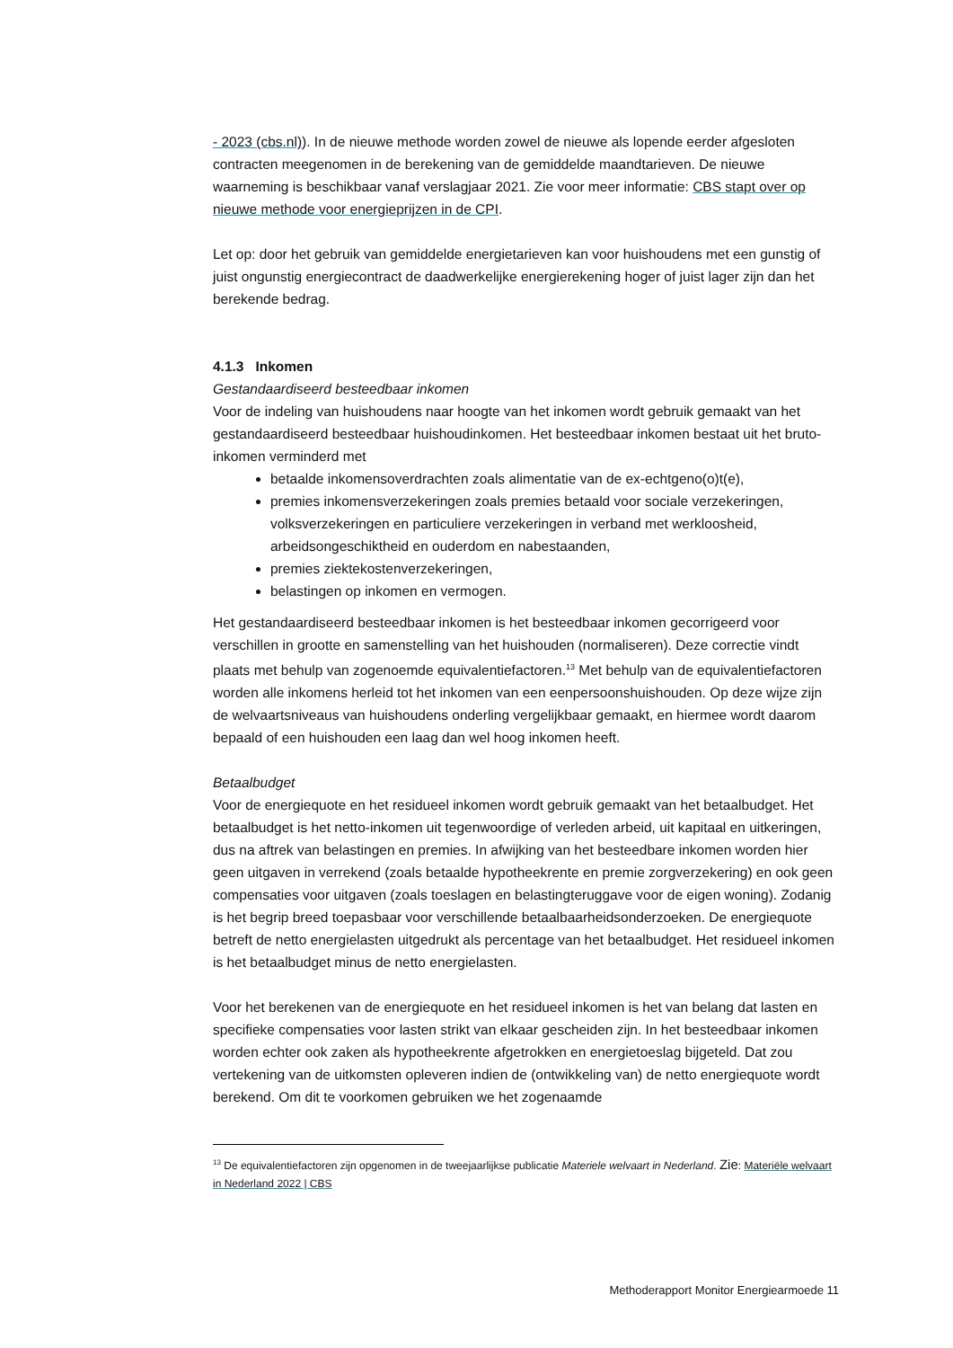- 2023 (cbs.nl)). In de nieuwe methode worden zowel de nieuwe als lopende eerder afgesloten contracten meegenomen in de berekening van de gemiddelde maandtarieven. De nieuwe waarneming is beschikbaar vanaf verslagjaar 2021. Zie voor meer informatie: CBS stapt over op nieuwe methode voor energieprijzen in de CPI.
Let op: door het gebruik van gemiddelde energietarieven kan voor huishoudens met een gunstig of juist ongunstig energiecontract de daadwerkelijke energierekening hoger of juist lager zijn dan het berekende bedrag.
4.1.3 Inkomen
Gestandaardiseerd besteedbaar inkomen
Voor de indeling van huishoudens naar hoogte van het inkomen wordt gebruik gemaakt van het gestandaardiseerd besteedbaar huishoudinkomen. Het besteedbaar inkomen bestaat uit het bruto-inkomen verminderd met
betaalde inkomensoverdrachten zoals alimentatie van de ex-echtgeno(o)t(e),
premies inkomensverzekeringen zoals premies betaald voor sociale verzekeringen, volksverzekeringen en particuliere verzekeringen in verband met werkloosheid, arbeidsongeschiktheid en ouderdom en nabestaanden,
premies ziektekostenverzekeringen,
belastingen op inkomen en vermogen.
Het gestandaardiseerd besteedbaar inkomen is het besteedbaar inkomen gecorrigeerd voor verschillen in grootte en samenstelling van het huishouden (normaliseren). Deze correctie vindt plaats met behulp van zogenoemde equivalentiefactoren.<sup>13</sup> Met behulp van de equivalentiefactoren worden alle inkomens herleid tot het inkomen van een eenpersoonshuishouden. Op deze wijze zijn de welvaartsniveaus van huishoudens onderling vergelijkbaar gemaakt, en hiermee wordt daarom bepaald of een huishouden een laag dan wel hoog inkomen heeft.
Betaalbudget
Voor de energiequote en het residueel inkomen wordt gebruik gemaakt van het betaalbudget. Het betaalbudget is het netto-inkomen uit tegenwoordige of verleden arbeid, uit kapitaal en uitkeringen, dus na aftrek van belastingen en premies. In afwijking van het besteedbare inkomen worden hier geen uitgaven in verrekend (zoals betaalde hypotheekrente en premie zorgverzekering) en ook geen compensaties voor uitgaven (zoals toeslagen en belastingteruggave voor de eigen woning). Zodanig is het begrip breed toepasbaar voor verschillende betaalbaarheidsonderzoeken. De energiequote betreft de netto energielasten uitgedrukt als percentage van het betaalbudget. Het residueel inkomen is het betaalbudget minus de netto energielasten.
Voor het berekenen van de energiequote en het residueel inkomen is het van belang dat lasten en specifieke compensaties voor lasten strikt van elkaar gescheiden zijn. In het besteedbaar inkomen worden echter ook zaken als hypotheekrente afgetrokken en energietoeslag bijgeteld. Dat zou vertekening van de uitkomsten opleveren indien de (ontwikkeling van) de netto energiequote wordt berekend. Om dit te voorkomen gebruiken we het zogenaamde
<sup>13</sup> De equivalentiefactoren zijn opgenomen in de tweejaarlijkse publicatie Materiele welvaart in Nederland. Zie: Materiële welvaart in Nederland 2022 | CBS
Methoderapport Monitor Energiearmoede 11